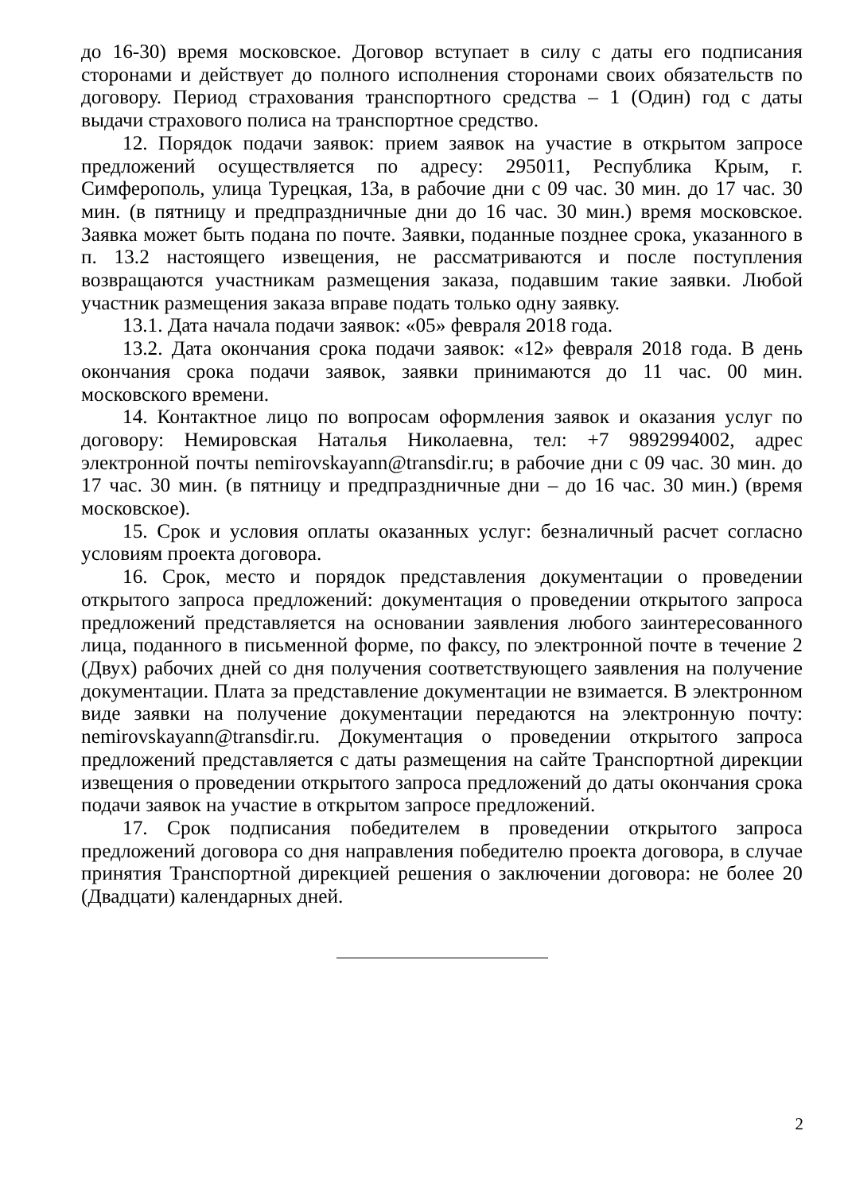до 16-30) время московское. Договор вступает в силу с даты его подписания сторонами и действует до полного исполнения сторонами своих обязательств по договору. Период страхования транспортного средства – 1 (Один) год с даты выдачи страхового полиса на транспортное средство.
12. Порядок подачи заявок: прием заявок на участие в открытом запросе предложений осуществляется по адресу: 295011, Республика Крым, г. Симферополь, улица Турецкая, 13а, в рабочие дни с 09 час. 30 мин. до 17 час. 30 мин. (в пятницу и предпраздничные дни до 16 час. 30 мин.) время московское. Заявка может быть подана по почте. Заявки, поданные позднее срока, указанного в п. 13.2 настоящего извещения, не рассматриваются и после поступления возвращаются участникам размещения заказа, подавшим такие заявки. Любой участник размещения заказа вправе подать только одну заявку.
13.1. Дата начала подачи заявок: «05» февраля 2018 года.
13.2. Дата окончания срока подачи заявок: «12» февраля 2018 года. В день окончания срока подачи заявок, заявки принимаются до 11 час. 00 мин. московского времени.
14. Контактное лицо по вопросам оформления заявок и оказания услуг по договору: Немировская Наталья Николаевна, тел: +7 9892994002, адрес электронной почты nemirovskayann@transdir.ru; в рабочие дни с 09 час. 30 мин. до 17 час. 30 мин. (в пятницу и предпраздничные дни – до 16 час. 30 мин.) (время московское).
15. Срок и условия оплаты оказанных услуг: безналичный расчет согласно условиям проекта договора.
16. Срок, место и порядок представления документации о проведении открытого запроса предложений: документация о проведении открытого запроса предложений представляется на основании заявления любого заинтересованного лица, поданного в письменной форме, по факсу, по электронной почте в течение 2 (Двух) рабочих дней со дня получения соответствующего заявления на получение документации. Плата за представление документации не взимается. В электронном виде заявки на получение документации передаются на электронную почту: nemirovskayann@transdir.ru. Документация о проведении открытого запроса предложений представляется с даты размещения на сайте Транспортной дирекции извещения о проведении открытого запроса предложений до даты окончания срока подачи заявок на участие в открытом запросе предложений.
17. Срок подписания победителем в проведении открытого запроса предложений договора со дня направления победителю проекта договора, в случае принятия Транспортной дирекцией решения о заключении договора: не более 20 (Двадцати) календарных дней.
2